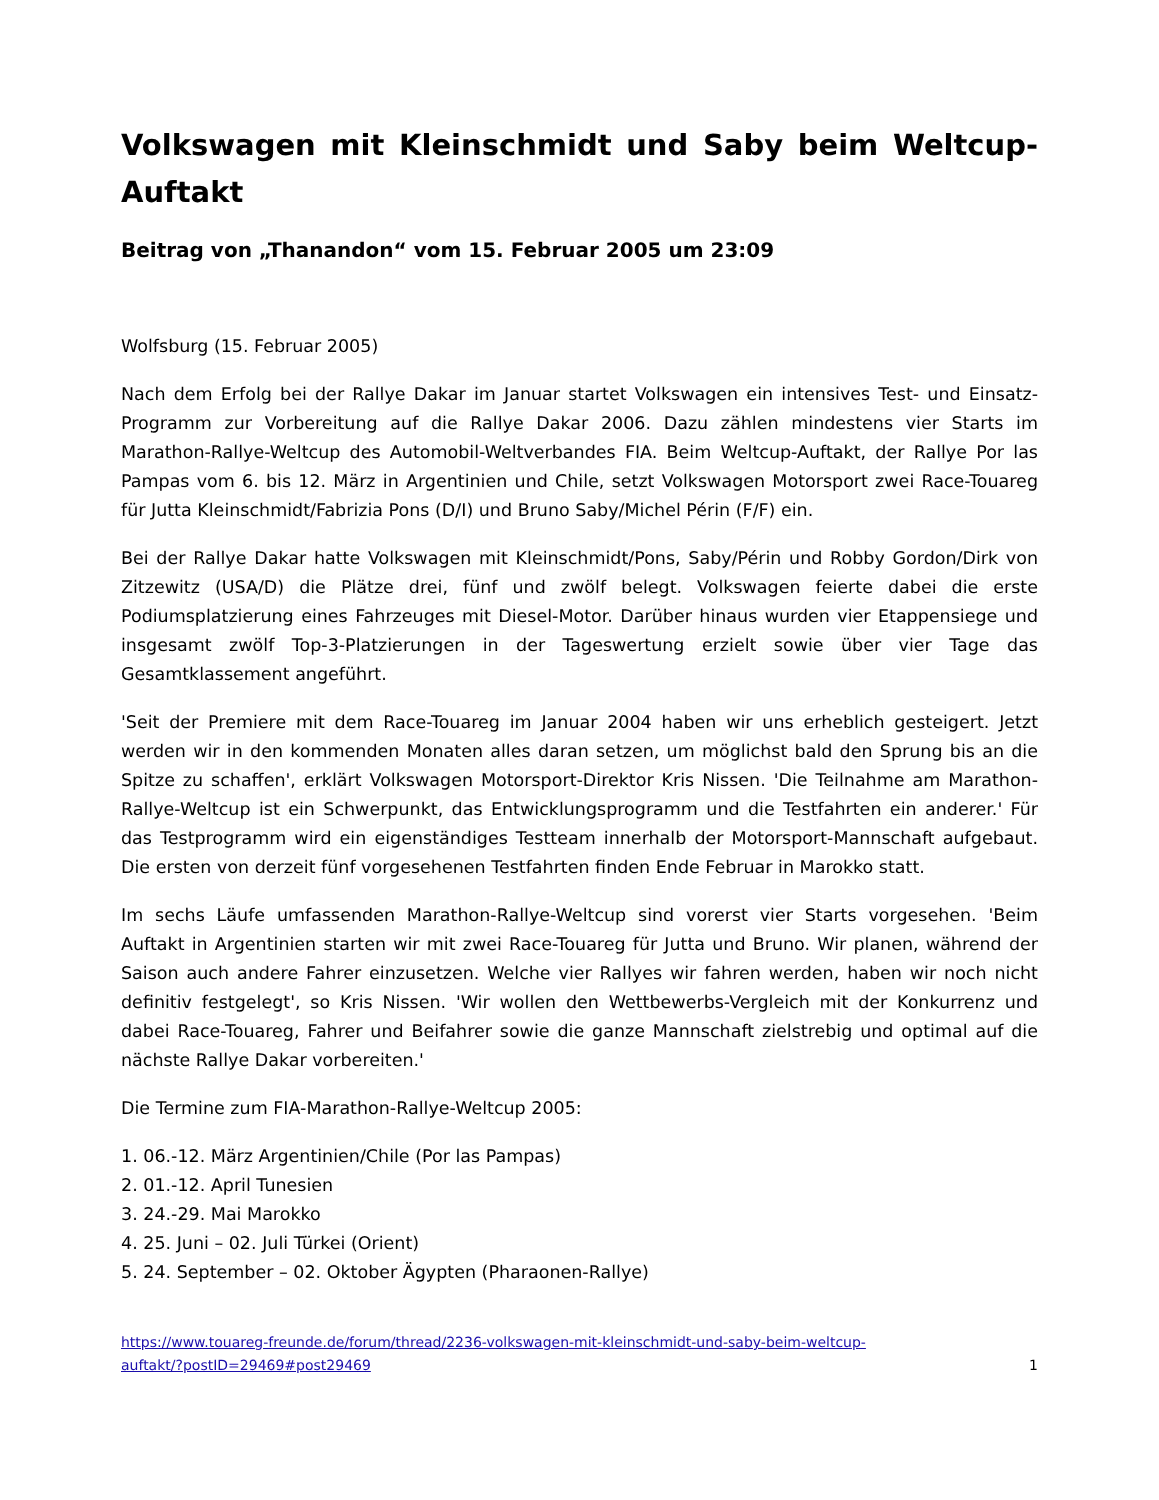Volkswagen mit Kleinschmidt und Saby beim Weltcup-Auftakt
Beitrag von „Thanandon“ vom 15. Februar 2005 um 23:09
Wolfsburg (15. Februar 2005)
Nach dem Erfolg bei der Rallye Dakar im Januar startet Volkswagen ein intensives Test- und Einsatz-Programm zur Vorbereitung auf die Rallye Dakar 2006. Dazu zählen mindestens vier Starts im Marathon-Rallye-Weltcup des Automobil-Weltverbandes FIA. Beim Weltcup-Auftakt, der Rallye Por las Pampas vom 6. bis 12. März in Argentinien und Chile, setzt Volkswagen Motorsport zwei Race-Touareg für Jutta Kleinschmidt/Fabrizia Pons (D/I) und Bruno Saby/Michel Périn (F/F) ein.
Bei der Rallye Dakar hatte Volkswagen mit Kleinschmidt/Pons, Saby/Périn und Robby Gordon/Dirk von Zitzewitz (USA/D) die Plätze drei, fünf und zwölf belegt. Volkswagen feierte dabei die erste Podiumsplatzierung eines Fahrzeuges mit Diesel-Motor. Darüber hinaus wurden vier Etappensiege und insgesamt zwölf Top-3-Platzierungen in der Tageswertung erzielt sowie über vier Tage das Gesamtklassement angeführt.
'Seit der Premiere mit dem Race-Touareg im Januar 2004 haben wir uns erheblich gesteigert. Jetzt werden wir in den kommenden Monaten alles daran setzen, um möglichst bald den Sprung bis an die Spitze zu schaffen', erklärt Volkswagen Motorsport-Direktor Kris Nissen. 'Die Teilnahme am Marathon-Rallye-Weltcup ist ein Schwerpunkt, das Entwicklungsprogramm und die Testfahrten ein anderer.' Für das Testprogramm wird ein eigenständiges Testteam innerhalb der Motorsport-Mannschaft aufgebaut. Die ersten von derzeit fünf vorgesehenen Testfahrten finden Ende Februar in Marokko statt.
Im sechs Läufe umfassenden Marathon-Rallye-Weltcup sind vorerst vier Starts vorgesehen. 'Beim Auftakt in Argentinien starten wir mit zwei Race-Touareg für Jutta und Bruno. Wir planen, während der Saison auch andere Fahrer einzusetzen. Welche vier Rallyes wir fahren werden, haben wir noch nicht definitiv festgelegt', so Kris Nissen. 'Wir wollen den Wettbewerbs-Vergleich mit der Konkurrenz und dabei Race-Touareg, Fahrer und Beifahrer sowie die ganze Mannschaft zielstrebig und optimal auf die nächste Rallye Dakar vorbereiten.'
Die Termine zum FIA-Marathon-Rallye-Weltcup 2005:
1. 06.-12. März Argentinien/Chile (Por las Pampas)
2. 01.-12. April Tunesien
3. 24.-29. Mai Marokko
4. 25. Juni – 02. Juli Türkei (Orient)
5. 24. September – 02. Oktober Ägypten (Pharaonen-Rallye)
https://www.touareg-freunde.de/forum/thread/2236-volkswagen-mit-kleinschmidt-und-saby-beim-weltcup-
auftakt/?postID=29469#post29469 1